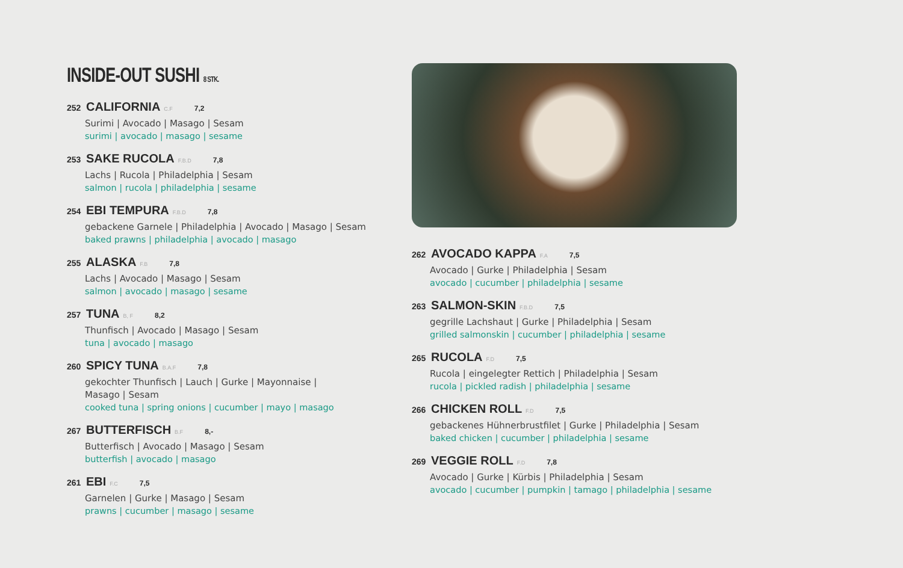INSIDE-OUT SUSHI 8 STK.
252 CALIFORNIA C.F 7,2
Surimi | Avocado | Masago | Sesam
surimi | avocado | masago | sesame
253 SAKE RUCOLA F.B.D 7,8
Lachs | Rucola | Philadelphia | Sesam
salmon | rucola | philadelphia | sesame
254 EBI TEMPURA F.B.D 7,8
gebackene Garnele | Philadelphia | Avocado | Masago | Sesam
baked prawns | philadelphia | avocado | masago
255 ALASKA F.B 7,8
Lachs | Avocado | Masago | Sesam
salmon | avocado | masago | sesame
257 TUNA B, F 8,2
Thunfisch | Avocado | Masago | Sesam
tuna | avocado | masago
260 SPICY TUNA B.A.F 7,8
gekochter Thunfisch | Lauch | Gurke | Mayonnaise |
Masago | Sesam
cooked tuna | spring onions | cucumber | mayo | masago
267 BUTTERFISCH B.F 8,-
Butterfisch | Avocado | Masago | Sesam
butterfish | avocado | masago
261 EBI F.C 7,5
Garnelen | Gurke | Masago | Sesam
prawns | cucumber | masago | sesame
262 AVOCADO KAPPA F.A 7,5
Avocado | Gurke | Philadelphia | Sesam
avocado | cucumber | philadelphia | sesame
263 SALMON-SKIN F.B.D 7,5
gegrille Lachshaut | Gurke | Philadelphia | Sesam
grilled salmonskin | cucumber | philadelphia | sesame
265 RUCOLA F.D 7,5
Rucola | eingelegter Rettich | Philadelphia | Sesam
rucola | pickled radish | philadelphia | sesame
266 CHICKEN ROLL F.D 7,5
gebackenes Hühnerbrustfilet | Gurke | Philadelphia | Sesam
baked chicken | cucumber | philadelphia | sesame
269 VEGGIE ROLL F.D 7,8
Avocado | Gurke | Kürbis | Philadelphia | Sesam
avocado | cucumber | pumpkin | tamago | philadelphia | sesame